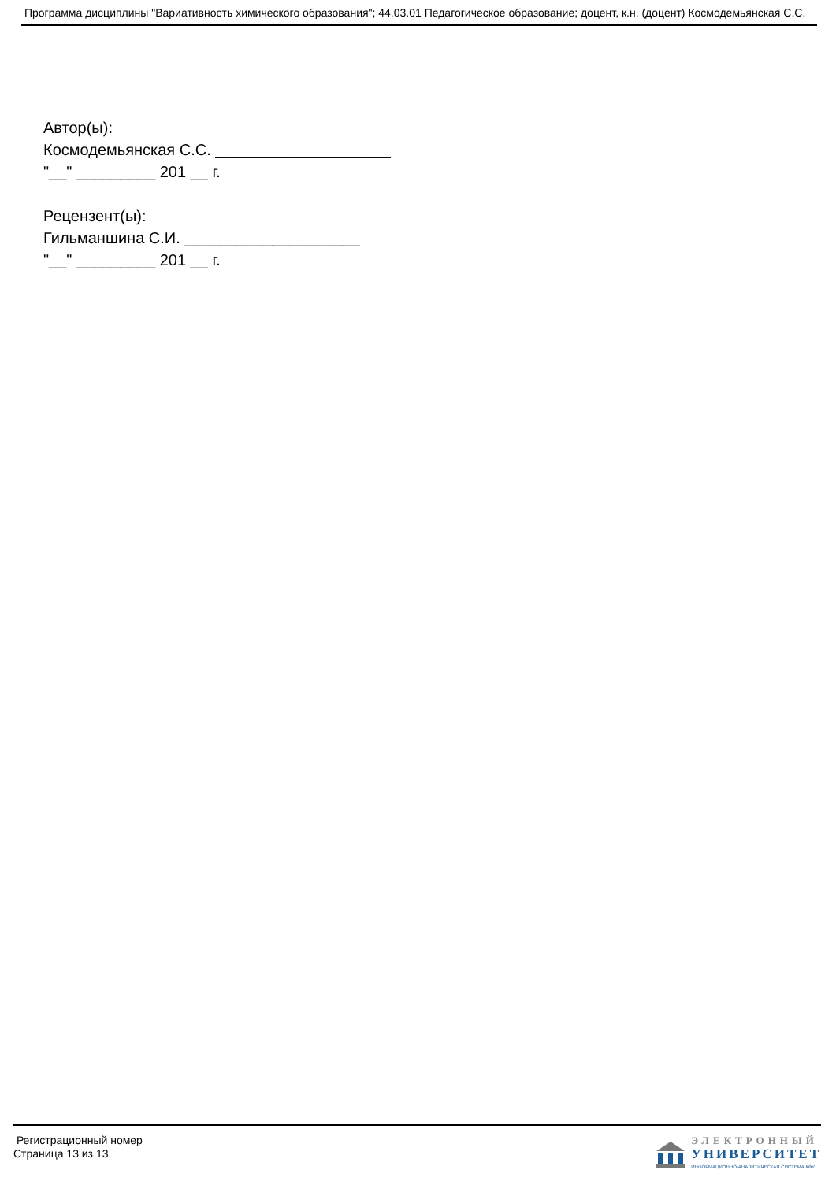Программа дисциплины "Вариативность химического образования"; 44.03.01 Педагогическое образование; доцент, к.н. (доцент) Космодемьянская С.С.
Автор(ы):
Космодемьянская С.С. ____________________
"__" _________ 201 __ г.
Рецензент(ы):
Гильманшина С.И. ____________________
"__" _________ 201 __ г.
Регистрационный номер
Страница 13 из 13.
ЭЛЕКТРОННЫЙ
УНИВЕРСИТЕТ
ИНФОРМАЦИОННО-АНАЛИТИЧЕСКАЯ СИСТЕМА КФУ